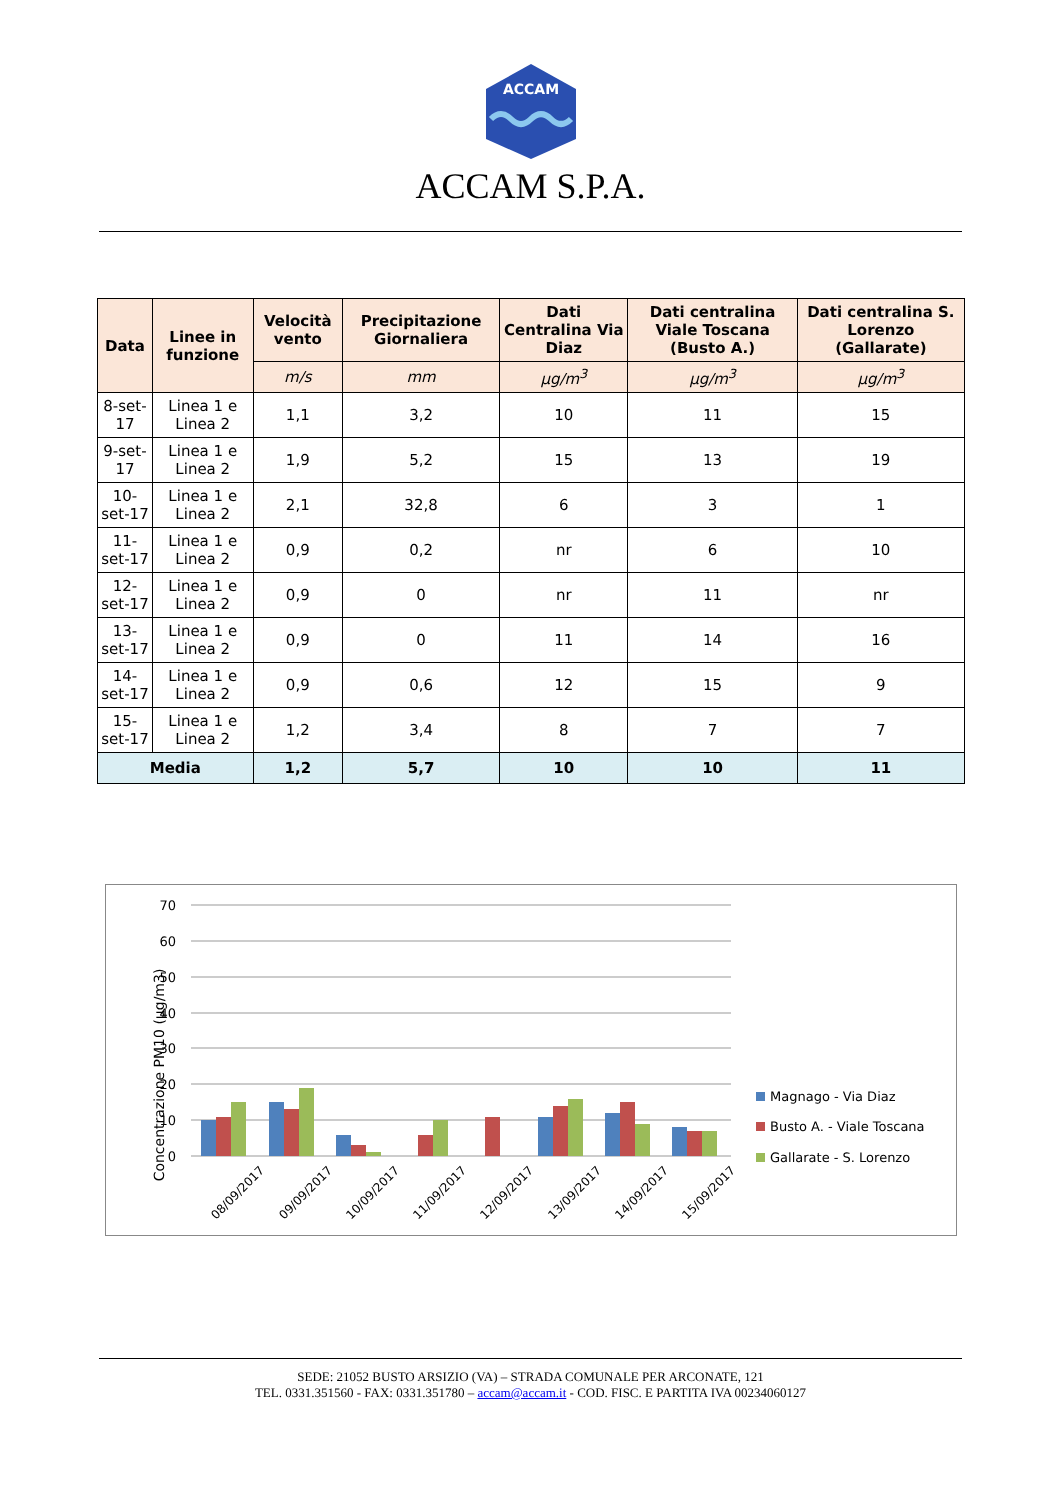ACCAM
ACCAM S.P.A.
| Data | Linee in funzione | Velocità vento | Precipitazione Giornaliera | Dati Centralina Via Diaz | Dati centralina Viale Toscana (Busto A.) | Dati centralina S. Lorenzo (Gallarate) |
| --- | --- | --- | --- | --- | --- | --- |
| | | m/s | mm | µg/m<sup>3</sup> | µg/m<sup>3</sup> | µg/m<sup>3</sup> |
| 8-set-17 | Linea 1 e Linea 2 | 1,1 | 3,2 | 10 | 11 | 15 |
| 9-set-17 | Linea 1 e Linea 2 | 1,9 | 5,2 | 15 | 13 | 19 |
| 10-set-17 | Linea 1 e Linea 2 | 2,1 | 32,8 | 6 | 3 | 1 |
| 11-set-17 | Linea 1 e Linea 2 | 0,9 | 0,2 | nr | 6 | 10 |
| 12-set-17 | Linea 1 e Linea 2 | 0,9 | 0 | nr | 11 | nr |
| 13-set-17 | Linea 1 e Linea 2 | 0,9 | 0 | 11 | 14 | 16 |
| 14-set-17 | Linea 1 e Linea 2 | 0,9 | 0,6 | 12 | 15 | 9 |
| 15-set-17 | Linea 1 e Linea 2 | 1,2 | 3,4 | 8 | 7 | 7 |
| Media | | 1,2 | 5,7 | 10 | 10 | 11 |
Concentrazione PM10 (µg/m3)
70
60
50
40
30
20
10
0
08/09/2017
09/09/2017
10/09/2017
11/09/2017
12/09/2017
13/09/2017
14/09/2017
15/09/2017
Magnago - Via Diaz
Busto A. - Viale Toscana
Gallarate - S. Lorenzo
SEDE: 21052 BUSTO ARSIZIO (VA) – STRADA COMUNALE PER ARCONATE, 121
TEL. 0331.351560 - FAX: 0331.351780 – accam@accam.it - COD. FISC. E PARTITA IVA 00234060127